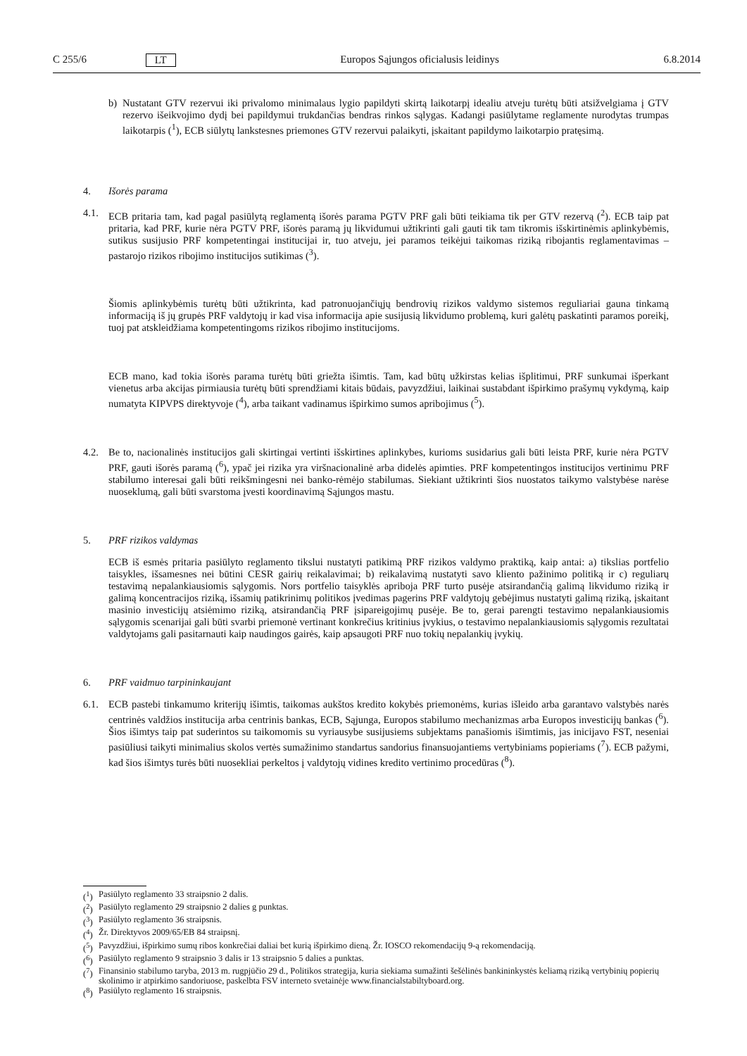C 255/6 LT Europos Sąjungos oficialusis leidinys 6.8.2014
b) Nustatant GTV rezervui iki privalomo minimalaus lygio papildyti skirtą laikotarpį idealiu atveju turėtų būti atsižvelgiama į GTV rezervo išeikvojimo dydį bei papildymui trukdančias bendras rinkos sąlygas. Kadangi pasiūlytame reglamente nurodytas trumpas laikotarpis (<sup>1</sup>), ECB siūlytų lankstesnes priemones GTV rezervui palaikyti, įskaitant papildymo laikotarpio pratęsimą.
4. Išorės parama
4.1. ECB pritaria tam, kad pagal pasiūlytą reglamentą išorės parama PGTV PRF gali būti teikiama tik per GTV rezervą (<sup>2</sup>). ECB taip pat pritaria, kad PRF, kurie nėra PGTV PRF, išorės paramą jų likvidumui užtikrinti gali gauti tik tam tikromis išskirtinėmis aplinkybėmis, sutikus susijusio PRF kompetentingai institucijai ir, tuo atveju, jei paramos teikėjui taikomas riziką ribojantis reglamentavimas – pastarojo rizikos ribojimo institucijos sutikimas (<sup>3</sup>).
Šiomis aplinkybėmis turėtų būti užtikrinta, kad patronuojančiųjų bendrovių rizikos valdymo sistemos reguliariai gauna tinkamą informaciją iš jų grupės PRF valdytojų ir kad visa informacija apie susijusią likvidumo problemą, kuri galėtų paskatinti paramos poreikį, tuoj pat atskleidžiama kompetentingoms rizikos ribojimo institucijoms.
ECB mano, kad tokia išorės parama turėtų būti griežta išimtis. Tam, kad būtų užkirstas kelias išplitimui, PRF sunkumai išperkant vienetus arba akcijas pirmiausia turėtų būti sprendžiami kitais būdais, pavyzdžiui, laikinai sustabdant išpirkimo prašymų vykdymą, kaip numatyta KIPVPS direktyvoje (<sup>4</sup>), arba taikant vadinamus išpirkimo sumos apribojimus (<sup>5</sup>).
4.2. Be to, nacionalinės institucijos gali skirtingai vertinti išskirtines aplinkybes, kurioms susidarius gali būti leista PRF, kurie nėra PGTV PRF, gauti išorės paramą (<sup>6</sup>), ypač jei rizika yra viršnacionalinė arba didelės apimties. PRF kompetentingos institucijos vertinimu PRF stabilumo interesai gali būti reikšmingesni nei banko-rėmėjo stabilumas. Siekiant užtikrinti šios nuostatos taikymo valstybėse narėse nuoseklumą, gali būti svarstoma įvesti koordinavimą Sąjungos mastu.
5. PRF rizikos valdymas
ECB iš esmės pritaria pasiūlyto reglamento tikslui nustatyti patikimą PRF rizikos valdymo praktiką, kaip antai: a) tikslias portfelio taisykles, išsamesnes nei būtini CESR gairių reikalavimai; b) reikalavimą nustatyti savo kliento pažinimo politiką ir c) reguliarų testavimą nepalankiausiomis sąlygomis. Nors portfelio taisyklės apriboja PRF turto pusėje atsirandančią galimą likvidumo riziką ir galimą koncentracijos riziką, išsamių patikrinimų politikos įvedimas pagerins PRF valdytojų gebėjimus nustatyti galimą riziką, įskaitant masinio investicijų atsiėmimo riziką, atsirandančią PRF įsipareigojimų pusėje. Be to, gerai parengti testavimo nepalankiausiomis sąlygomis scenarijai gali būti svarbi priemonė vertinant konkrečius kritinius įvykius, o testavimo nepalankiausiomis sąlygomis rezultatai valdytojams gali pasitarnauti kaip naudingos gairės, kaip apsaugoti PRF nuo tokių nepalankių įvykių.
6. PRF vaidmuo tarpininkaujant
6.1. ECB pastebi tinkamumo kriterijų išimtis, taikomas aukštos kredito kokybės priemonėms, kurias išleido arba garantavo valstybės narės centrinės valdžios institucija arba centrinis bankas, ECB, Sąjunga, Europos stabilumo mechanizmas arba Europos investicijų bankas (<sup>6</sup>). Šios išimtys taip pat suderintos su taikomomis su vyriausybe susijusiems subjektams panašiomis išimtimis, jas inicijavo FST, neseniai pasiūliusi taikyti minimalius skolos vertės sumažinimo standartus sandorius finansuojantiems vertybiniams popieriams (<sup>7</sup>). ECB pažymi, kad šios išimtys turės būti nuosekliai perkeltos į valdytojų vidines kredito vertinimo procedūras (<sup>8</sup>).
(<sup>1</sup>)
Pasiūlyto reglamento 33 straipsnio 2 dalis.
(<sup>2</sup>)
Pasiūlyto reglamento 29 straipsnio 2 dalies g punktas.
(<sup>3</sup>)
Pasiūlyto reglamento 36 straipsnis.
(<sup>4</sup>)
Žr. Direktyvos 2009/65/EB 84 straipsnį.
(<sup>5</sup>)
Pavyzdžiui, išpirkimo sumų ribos konkrečiai daliai bet kurią išpirkimo dieną. Žr. IOSCO rekomendacijų 9-ą rekomendaciją.
(<sup>6</sup>)
Pasiūlyto reglamento 9 straipsnio 3 dalis ir 13 straipsnio 5 dalies a punktas.
(<sup>7</sup>)
Finansinio stabilumo taryba, 2013 m. rugpjūčio 29 d., Politikos strategija, kuria siekiama sumažinti šešėlinės bankininkystės keliamą riziką vertybinių popierių skolinimo ir atpirkimo sandoriuose, paskelbta FSV interneto svetainėje www.financialstabiltyboard.org.
(<sup>8</sup>)
Pasiūlyto reglamento 16 straipsnis.